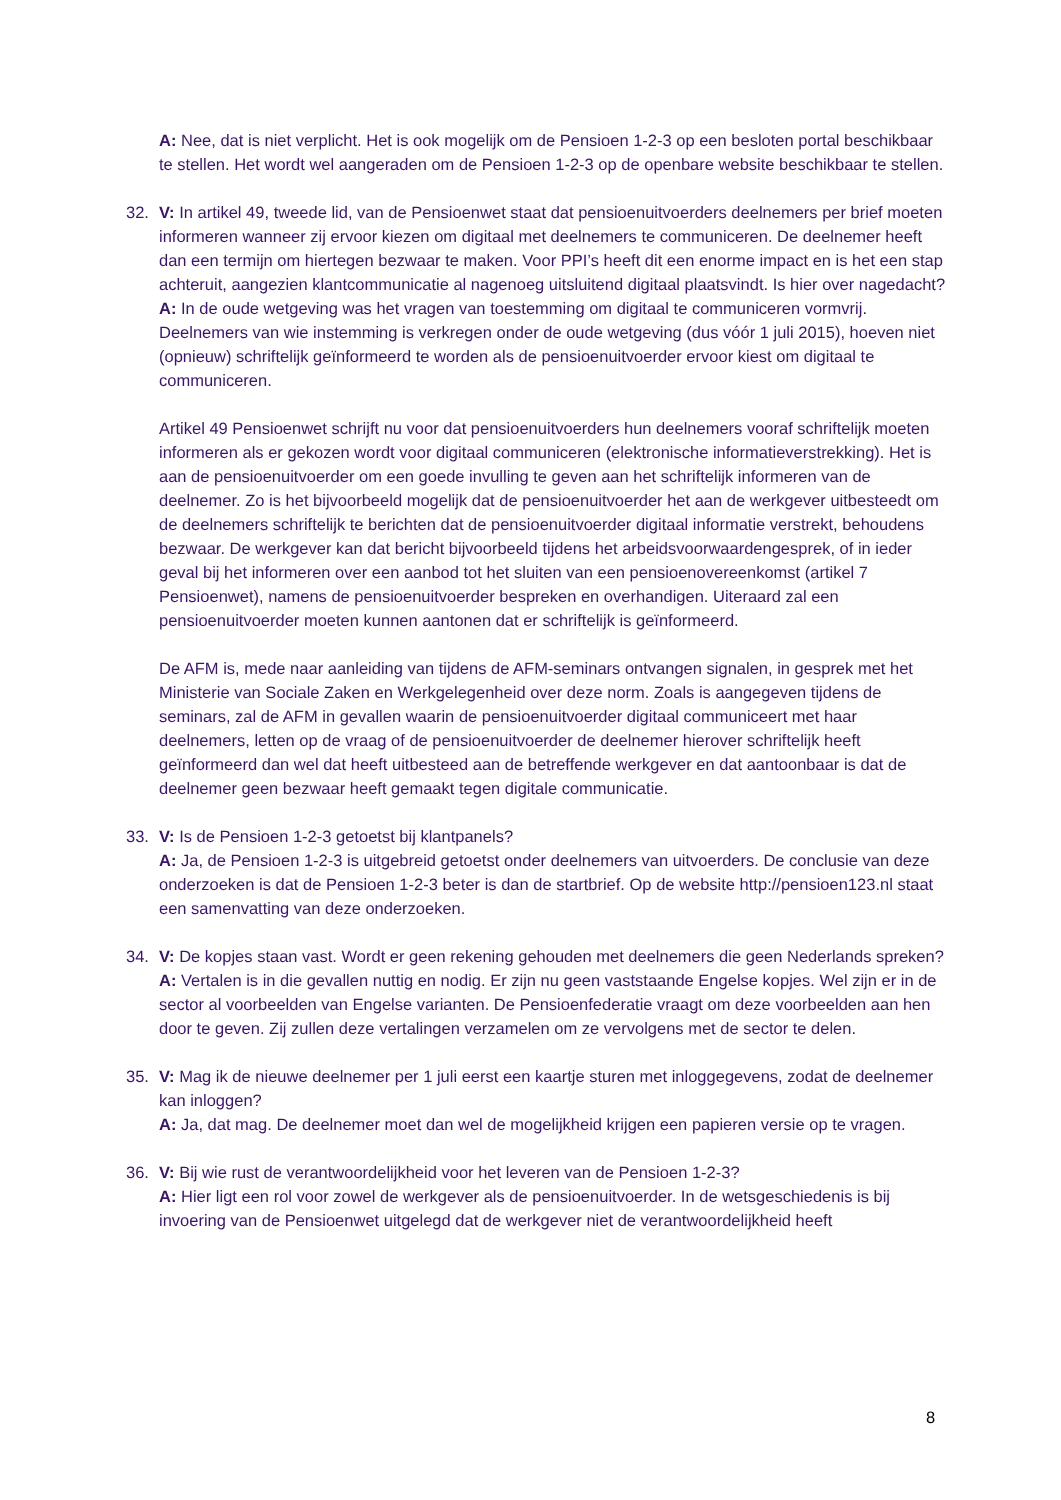A: Nee, dat is niet verplicht. Het is ook mogelijk om de Pensioen 1-2-3 op een besloten portal beschikbaar te stellen. Het wordt wel aangeraden om de Pensioen 1-2-3 op de openbare website beschikbaar te stellen.
32. V: In artikel 49, tweede lid, van de Pensioenwet staat dat pensioenuitvoerders deelnemers per brief moeten informeren wanneer zij ervoor kiezen om digitaal met deelnemers te communiceren. De deelnemer heeft dan een termijn om hiertegen bezwaar te maken. Voor PPI’s heeft dit een enorme impact en is het een stap achteruit, aangezien klantcommunicatie al nagenoeg uitsluitend digitaal plaatsvindt. Is hier over nagedacht?
A: In de oude wetgeving was het vragen van toestemming om digitaal te communiceren vormvrij. Deelnemers van wie instemming is verkregen onder de oude wetgeving (dus vóór 1 juli 2015), hoeven niet (opnieuw) schriftelijk geïnformeerd te worden als de pensioenuitvoerder ervoor kiest om digitaal te communiceren.
Artikel 49 Pensioenwet schrijft nu voor dat pensioenuitvoerders hun deelnemers vooraf schriftelijk moeten informeren als er gekozen wordt voor digitaal communiceren (elektronische informatieverstrekking). Het is aan de pensioenuitvoerder om een goede invulling te geven aan het schriftelijk informeren van de deelnemer. Zo is het bijvoorbeeld mogelijk dat de pensioenuitvoerder het aan de werkgever uitbesteedt om de deelnemers schriftelijk te berichten dat de pensioenuitvoerder digitaal informatie verstrekt, behoudens bezwaar. De werkgever kan dat bericht bijvoorbeeld tijdens het arbeidsvoorwaardengesprek, of in ieder geval bij het informeren over een aanbod tot het sluiten van een pensioenovereenkomst (artikel 7 Pensioenwet), namens de pensioenuitvoerder bespreken en overhandigen. Uiteraard zal een pensioenuitvoerder moeten kunnen aantonen dat er schriftelijk is geïnformeerd.
De AFM is, mede naar aanleiding van tijdens de AFM-seminars ontvangen signalen, in gesprek met het Ministerie van Sociale Zaken en Werkgelegenheid over deze norm. Zoals is aangegeven tijdens de seminars, zal de AFM in gevallen waarin de pensioenuitvoerder digitaal communiceert met haar deelnemers, letten op de vraag of de pensioenuitvoerder de deelnemer hierover schriftelijk heeft geïnformeerd dan wel dat heeft uitbesteed aan de betreffende werkgever en dat aantoonbaar is dat de deelnemer geen bezwaar heeft gemaakt tegen digitale communicatie.
33. V: Is de Pensioen 1-2-3 getoetst bij klantpanels?
A: Ja, de Pensioen 1-2-3 is uitgebreid getoetst onder deelnemers van uitvoerders. De conclusie van deze onderzoeken is dat de Pensioen 1-2-3 beter is dan de startbrief. Op de website http://pensioen123.nl staat een samenvatting van deze onderzoeken.
34. V: De kopjes staan vast. Wordt er geen rekening gehouden met deelnemers die geen Nederlands spreken?
A: Vertalen is in die gevallen nuttig en nodig. Er zijn nu geen vaststaande Engelse kopjes. Wel zijn er in de sector al voorbeelden van Engelse varianten. De Pensioenfederatie vraagt om deze voorbeelden aan hen door te geven. Zij zullen deze vertalingen verzamelen om ze vervolgens met de sector te delen.
35. V: Mag ik de nieuwe deelnemer per 1 juli eerst een kaartje sturen met inloggegevens, zodat de deelnemer kan inloggen?
A: Ja, dat mag. De deelnemer moet dan wel de mogelijkheid krijgen een papieren versie op te vragen.
36. V: Bij wie rust de verantwoordelijkheid voor het leveren van de Pensioen 1-2-3?
A: Hier ligt een rol voor zowel de werkgever als de pensioenuitvoerder. In de wetsgeschiedenis is bij invoering van de Pensioenwet uitgelegd dat de werkgever niet de verantwoordelijkheid heeft
8